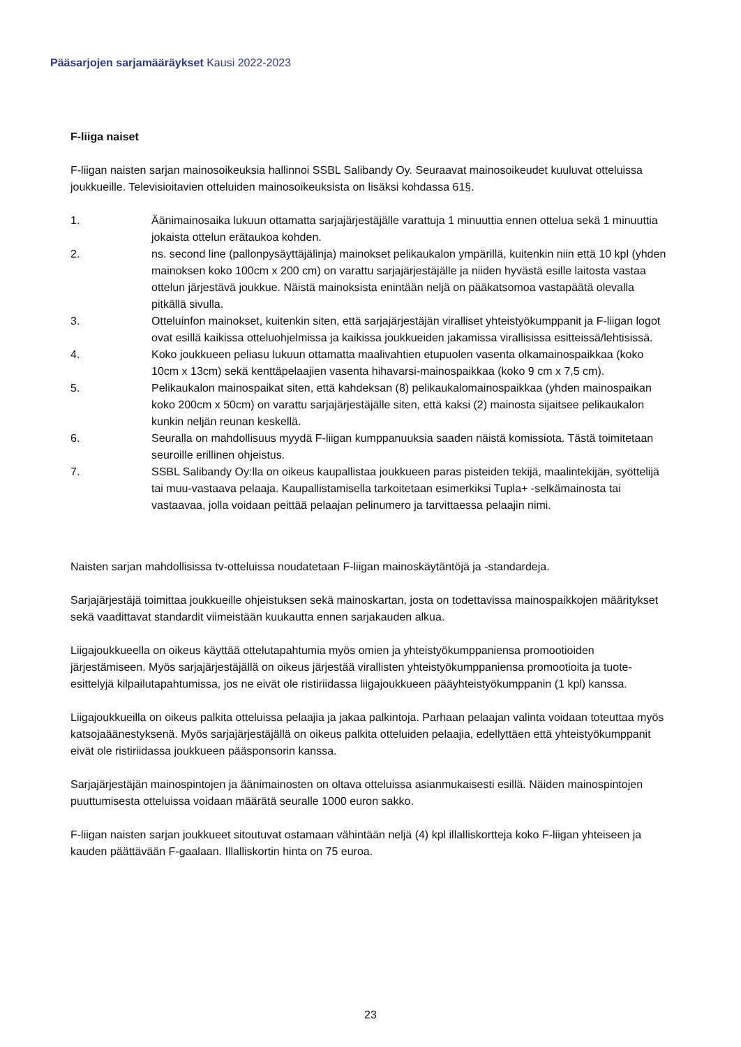Pääsarjojen sarjamääräykset Kausi 2022-2023
F-liiga naiset
F-liigan naisten sarjan mainosoikeuksia hallinnoi SSBL Salibandy Oy. Seuraavat mainosoikeudet kuuluvat otteluissa joukkueille. Televisioitavien otteluiden mainosoikeuksista on lisäksi kohdassa 61§.
1. Äänimainosaika lukuun ottamatta sarjajärjestäjälle varattuja 1 minuuttia ennen ottelua sekä 1 minuuttia jokaista ottelun erätaukoa kohden.
2. ns. second line (pallonpysäyttäjälinja) mainokset pelikaukalon ympärillä, kuitenkin niin että 10 kpl (yhden mainoksen koko 100cm x 200 cm) on varattu sarjajärjestäjälle ja niiden hyvästä esille laitosta vastaa ottelun järjestävä joukkue. Näistä mainoksista enintään neljä on pääkatsomoa vastapäätä olevalla pitkällä sivulla.
3. Otteluinfon mainokset, kuitenkin siten, että sarjajärjestäjän viralliset yhteistyökumppanit ja F-liigan logot ovat esillä kaikissa otteluohjelmissa ja kaikissa joukkueiden jakamissa virallisissa esitteissä/lehtisissä.
4. Koko joukkueen peliasu lukuun ottamatta maalivahtien etupuolen vasenta olkamainospaikkaa (koko 10cm x 13cm) sekä kenttäpelaajien vasenta hihavarsi-mainospaikkaa (koko 9 cm x 7,5 cm).
5. Pelikaukalon mainospaikat siten, että kahdeksan (8) pelikaukalomainospaikkaa (yhden mainospaikan koko 200cm x 50cm) on varattu sarjajärjestäjälle siten, että kaksi (2) mainosta sijaitsee pelikaukalon kunkin neljän reunan keskellä.
6. Seuralla on mahdollisuus myydä F-liigan kumppanuuksia saaden näistä komissiota. Tästä toimitetaan seuroille erillinen ohjeistus.
7. SSBL Salibandy Oy:lla on oikeus kaupallistaa joukkueen paras pisteiden tekijä, maalintekijän, syöttelijä tai muu-vastaava pelaaja. Kaupallistamisella tarkoitetaan esimerkiksi Tupla+ -selkämainosta tai vastaavaa, jolla voidaan peittää pelaajan pelinumero ja tarvittaessa pelaajin nimi.
Naisten sarjan mahdollisissa tv-otteluissa noudatetaan F-liigan mainoskäytäntöjä ja -standardeja.
Sarjajärjestäjä toimittaa joukkueille ohjeistuksen sekä mainoskartan, josta on todettavissa mainospaikkojen määritykset sekä vaadittavat standardit viimeistään kuukautta ennen sarjakauden alkua.
Liigajoukkueella on oikeus käyttää ottelutapahtumia myös omien ja yhteistyökumppaniensa promootioiden järjestämiseen. Myös sarjajärjestäjällä on oikeus järjestää virallisten yhteistyökumppaniensa promootioita ja tuote-esittelyjä kilpailutapahtumissa, jos ne eivät ole ristiriidassa liigajoukkueen pääyhteistyökumppanin (1 kpl) kanssa.
Liigajoukkueilla on oikeus palkita otteluissa pelaajia ja jakaa palkintoja. Parhaan pelaajan valinta voidaan toteuttaa myös katsojaäänestyksenä. Myös sarjajärjestäjällä on oikeus palkita otteluiden pelaajia, edellyttäen että yhteistyökumppanit eivät ole ristiriidassa joukkueen pääsponsorin kanssa.
Sarjajärjestäjän mainospintojen ja äänimainosten on oltava otteluissa asianmukaisesti esillä. Näiden mainospintojen puuttumisesta otteluissa voidaan määrätä seuralle 1000 euron sakko.
F-liigan naisten sarjan joukkueet sitoutuvat ostamaan vähintään neljä (4) kpl illalliskortteja koko F-liigan yhteiseen ja kauden päättävään F-gaalaan. Illalliskortin hinta on 75 euroa.
23